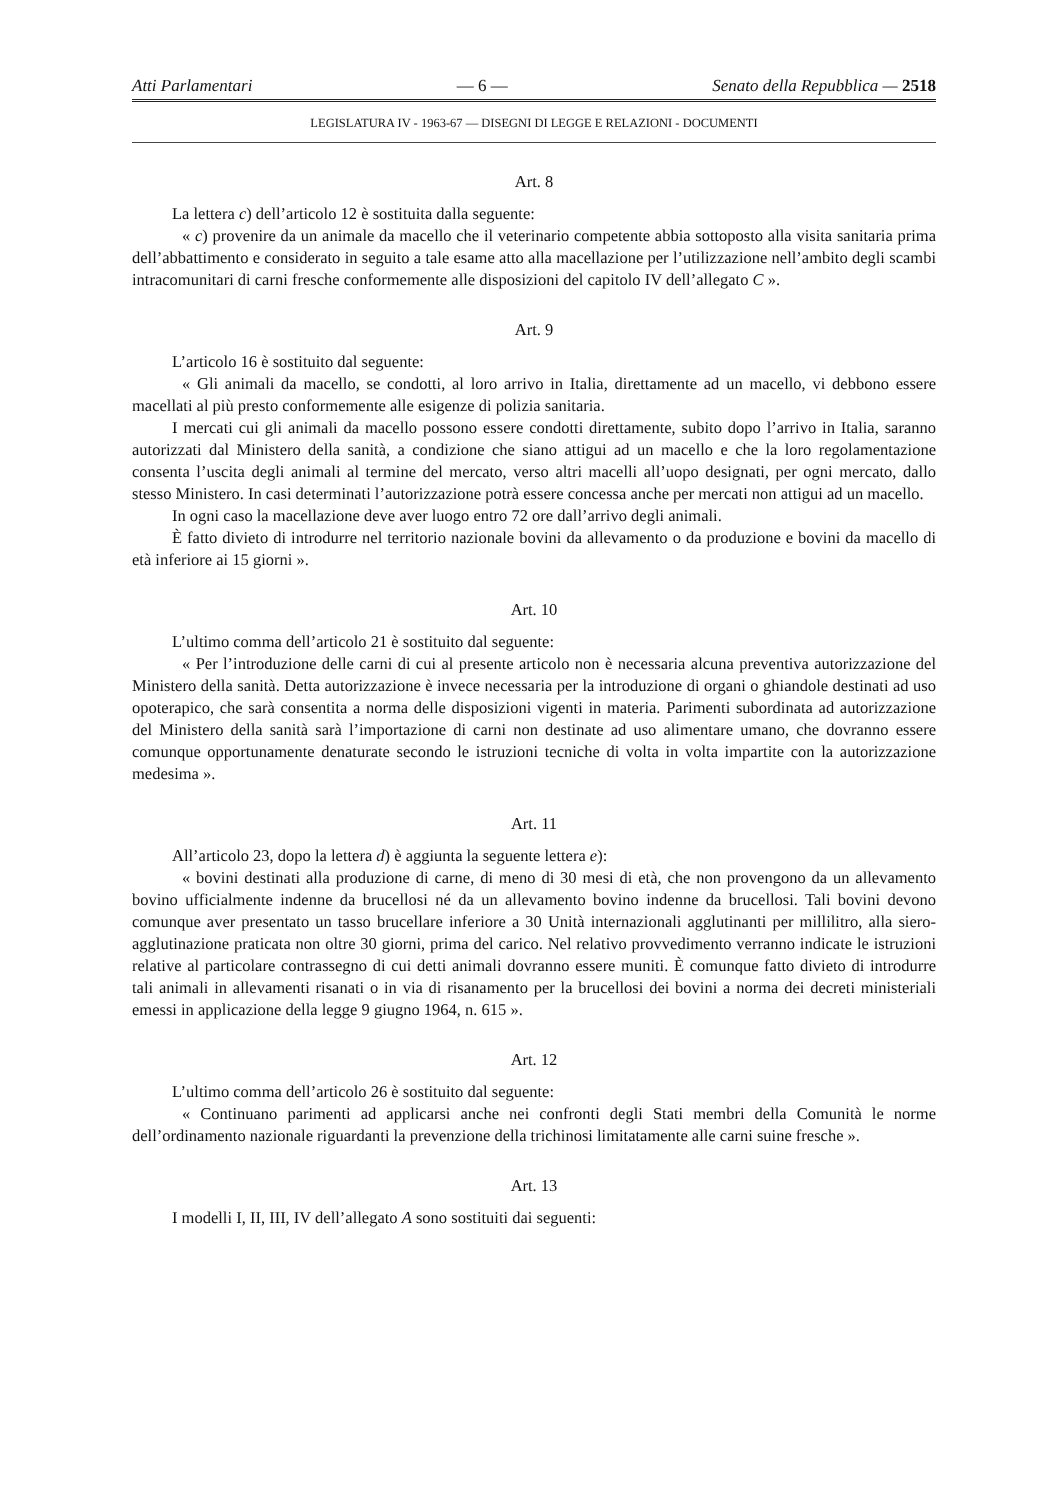Atti Parlamentari — 6 — Senato della Repubblica — 2518
LEGISLATURA IV - 1963-67 — DISEGNI DI LEGGE E RELAZIONI - DOCUMENTI
Art. 8
La lettera c) dell’articolo 12 è sostituita dalla seguente:
« c) provenire da un animale da macello che il veterinario competente abbia sottoposto alla visita sanitaria prima dell’abbattimento e considerato in seguito a tale esame atto alla macellazione per l’utilizzazione nell’ambito degli scambi intracomunitari di carni fresche conformemente alle disposizioni del capitolo IV dell’allegato C ».
Art. 9
L’articolo 16 è sostituito dal seguente:
« Gli animali da macello, se condotti, al loro arrivo in Italia, direttamente ad un macello, vi debbono essere macellati al più presto conformemente alle esigenze di polizia sanitaria.
I mercati cui gli animali da macello possono essere condotti direttamente, subito dopo l’arrivo in Italia, saranno autorizzati dal Ministero della sanità, a condizione che siano attigui ad un macello e che la loro regolamentazione consenta l’uscita degli animali al termine del mercato, verso altri macelli all’uopo designati, per ogni mercato, dallo stesso Ministero. In casi determinati l’autorizzazione potrà essere concessa anche per mercati non attigui ad un macello.
In ogni caso la macellazione deve aver luogo entro 72 ore dall’arrivo degli animali.
È fatto divieto di introdurre nel territorio nazionale bovini da allevamento o da produzione e bovini da macello di età inferiore ai 15 giorni ».
Art. 10
L’ultimo comma dell’articolo 21 è sostituito dal seguente:
« Per l’introduzione delle carni di cui al presente articolo non è necessaria alcuna preventiva autorizzazione del Ministero della sanità. Detta autorizzazione è invece necessaria per la introduzione di organi o ghiandole destinati ad uso opoterapico, che sarà consentita a norma delle disposizioni vigenti in materia. Parimenti subordinata ad autorizzazione del Ministero della sanità sarà l’importazione di carni non destinate ad uso alimentare umano, che dovranno essere comunque opportunamente denaturate secondo le istruzioni tecniche di volta in volta impartite con la autorizzazione medesima ».
Art. 11
All’articolo 23, dopo la lettera d) è aggiunta la seguente lettera e):
« bovini destinati alla produzione di carne, di meno di 30 mesi di età, che non provengono da un allevamento bovino ufficialmente indenne da brucellosi né da un allevamento bovino indenne da brucellosi. Tali bovini devono comunque aver presentato un tasso brucellare inferiore a 30 Unità internazionali agglutinanti per millilitro, alla siero-agglutinazione praticata non oltre 30 giorni, prima del carico. Nel relativo provvedimento verranno indicate le istruzioni relative al particolare contrassegno di cui detti animali dovranno essere muniti. È comunque fatto divieto di introdurre tali animali in allevamenti risanati o in via di risanamento per la brucellosi dei bovini a norma dei decreti ministeriali emessi in applicazione della legge 9 giugno 1964, n. 615 ».
Art. 12
L’ultimo comma dell’articolo 26 è sostituito dal seguente:
« Continuano parimenti ad applicarsi anche nei confronti degli Stati membri della Comunità le norme dell’ordinamento nazionale riguardanti la prevenzione della trichinosi limitatamente alle carni suine fresche ».
Art. 13
I modelli I, II, III, IV dell’allegato A sono sostituiti dai seguenti: